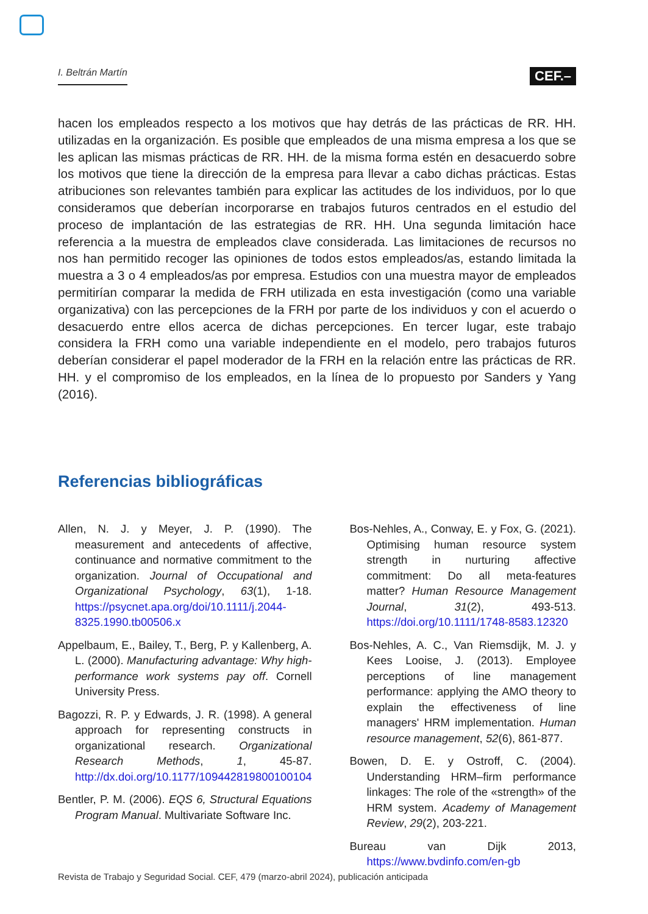I. Beltrán Martín CEF.–
hacen los empleados respecto a los motivos que hay detrás de las prácticas de RR. HH. utilizadas en la organización. Es posible que empleados de una misma empresa a los que se les aplican las mismas prácticas de RR. HH. de la misma forma estén en desacuerdo sobre los motivos que tiene la dirección de la empresa para llevar a cabo dichas prácticas. Estas atribuciones son relevantes también para explicar las actitudes de los individuos, por lo que consideramos que deberían incorporarse en trabajos futuros centrados en el estudio del proceso de implantación de las estrategias de RR. HH. Una segunda limitación hace referencia a la muestra de empleados clave considerada. Las limitaciones de recursos no nos han permitido recoger las opiniones de todos estos empleados/as, estando limitada la muestra a 3 o 4 empleados/as por empresa. Estudios con una muestra mayor de empleados permitirían comparar la medida de FRH utilizada en esta investigación (como una variable organizativa) con las percepciones de la FRH por parte de los individuos y con el acuerdo o desacuerdo entre ellos acerca de dichas percepciones. En tercer lugar, este trabajo considera la FRH como una variable independiente en el modelo, pero trabajos futuros deberían considerar el papel moderador de la FRH en la relación entre las prácticas de RR. HH. y el compromiso de los empleados, en la línea de lo propuesto por Sanders y Yang (2016).
Referencias bibliográficas
Allen, N. J. y Meyer, J. P. (1990). The measurement and antecedents of affective, continuance and normative commitment to the organization. Journal of Occupational and Organizational Psychology, 63(1), 1-18. https://psycnet.apa.org/doi/10.1111/j.2044-8325.1990.tb00506.x
Appelbaum, E., Bailey, T., Berg, P. y Kallenberg, A. L. (2000). Manufacturing advantage: Why high-performance work systems pay off. Cornell University Press.
Bagozzi, R. P. y Edwards, J. R. (1998). A general approach for representing constructs in organizational research. Organizational Research Methods, 1, 45-87. http://dx.doi.org/10.1177/109442819800100104
Bentler, P. M. (2006). EQS 6, Structural Equations Program Manual. Multivariate Software Inc.
Bos-Nehles, A., Conway, E. y Fox, G. (2021). Optimising human resource system strength in nurturing affective commitment: Do all meta-features matter? Human Resource Management Journal, 31(2), 493-513. https://doi.org/10.1111/1748-8583.12320
Bos-Nehles, A. C., Van Riemsdijk, M. J. y Kees Looise, J. (2013). Employee perceptions of line management performance: applying the AMO theory to explain the effectiveness of line managers' HRM implementation. Human resource management, 52(6), 861-877.
Bowen, D. E. y Ostroff, C. (2004). Understanding HRM–firm performance linkages: The role of the «strength» of the HRM system. Academy of Management Review, 29(2), 203-221.
Bureau van Dijk 2013, https://www.bvdinfo.com/en-gb
Revista de Trabajo y Seguridad Social. CEF, 479 (marzo-abril 2024), publicación anticipada